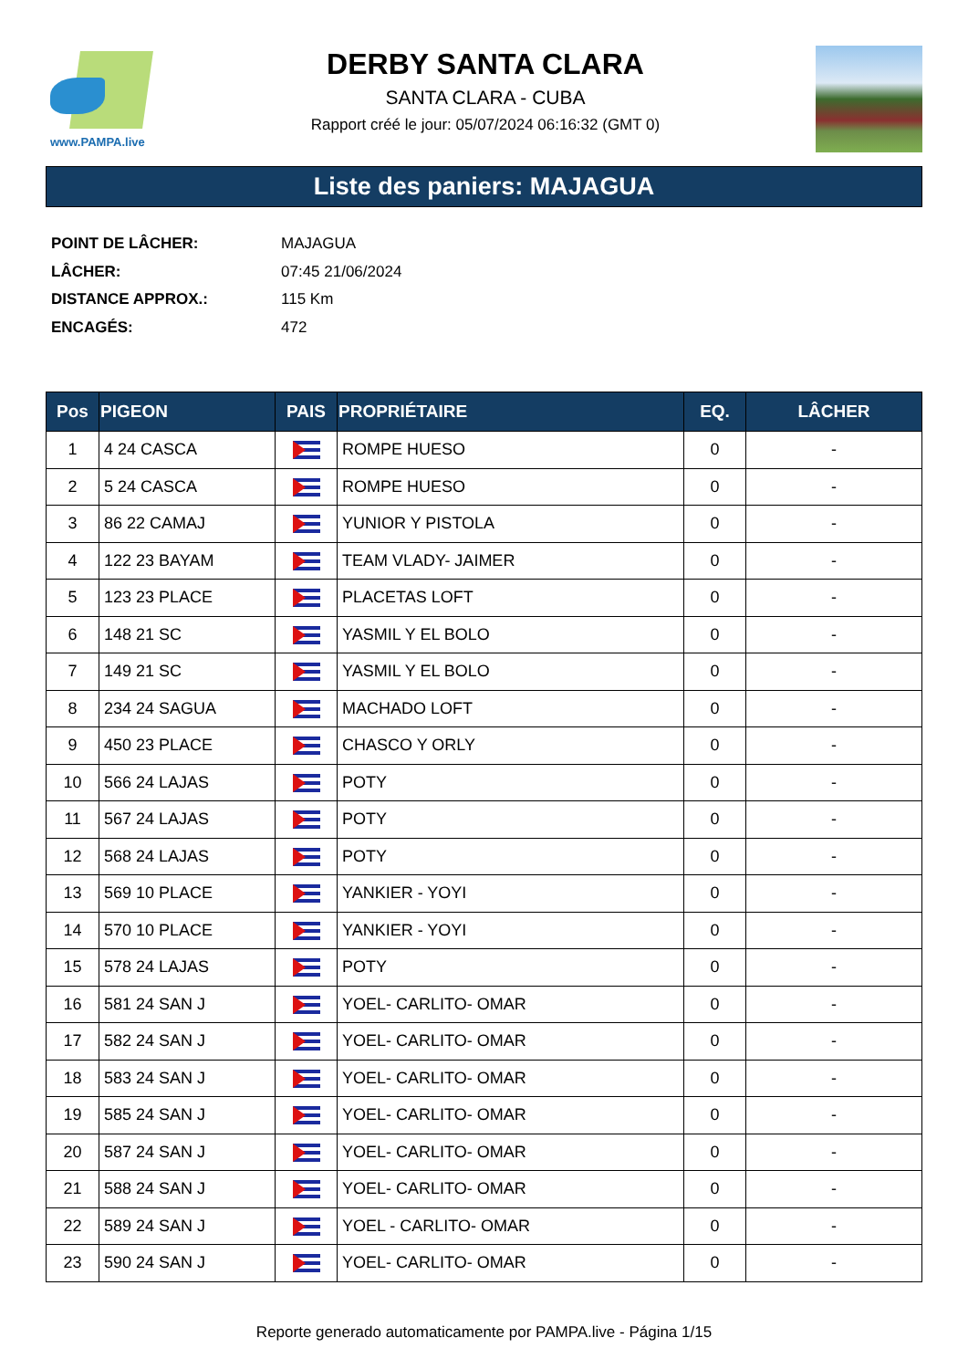www.PAMPA.live
DERBY SANTA CLARA
SANTA CLARA - CUBA
Rapport créé le jour: 05/07/2024 06:16:32 (GMT 0)
Liste des paniers: MAJAGUA
POINT DE LÂCHER: MAJAGUA
LÂCHER: 07:45 21/06/2024
DISTANCE APPROX.: 115 Km
ENCAGÉS: 472
| Pos | PIGEON | PAIS | PROPRIÉTAIRE | EQ. | LÂCHER |
| --- | --- | --- | --- | --- | --- |
| 1 | 4 24 CASCA | | ROMPE HUESO | 0 | - |
| 2 | 5 24 CASCA | | ROMPE HUESO | 0 | - |
| 3 | 86 22 CAMAJ | | YUNIOR Y PISTOLA | 0 | - |
| 4 | 122 23 BAYAM | | TEAM VLADY- JAIMER | 0 | - |
| 5 | 123 23 PLACE | | PLACETAS LOFT | 0 | - |
| 6 | 148 21 SC | | YASMIL Y EL BOLO | 0 | - |
| 7 | 149 21 SC | | YASMIL Y EL BOLO | 0 | - |
| 8 | 234 24 SAGUA | | MACHADO LOFT | 0 | - |
| 9 | 450 23 PLACE | | CHASCO Y ORLY | 0 | - |
| 10 | 566 24 LAJAS | | POTY | 0 | - |
| 11 | 567 24 LAJAS | | POTY | 0 | - |
| 12 | 568 24 LAJAS | | POTY | 0 | - |
| 13 | 569 10 PLACE | | YANKIER - YOYI | 0 | - |
| 14 | 570 10 PLACE | | YANKIER - YOYI | 0 | - |
| 15 | 578 24 LAJAS | | POTY | 0 | - |
| 16 | 581 24 SAN J | | YOEL- CARLITO- OMAR | 0 | - |
| 17 | 582 24 SAN J | | YOEL- CARLITO- OMAR | 0 | - |
| 18 | 583 24 SAN J | | YOEL- CARLITO- OMAR | 0 | - |
| 19 | 585 24 SAN J | | YOEL- CARLITO- OMAR | 0 | - |
| 20 | 587 24 SAN J | | YOEL- CARLITO- OMAR | 0 | - |
| 21 | 588 24 SAN J | | YOEL- CARLITO- OMAR | 0 | - |
| 22 | 589 24 SAN J | | YOEL - CARLITO- OMAR | 0 | - |
| 23 | 590 24 SAN J | | YOEL- CARLITO- OMAR | 0 | - |
Reporte generado automaticamente por PAMPA.live - Página 1/15